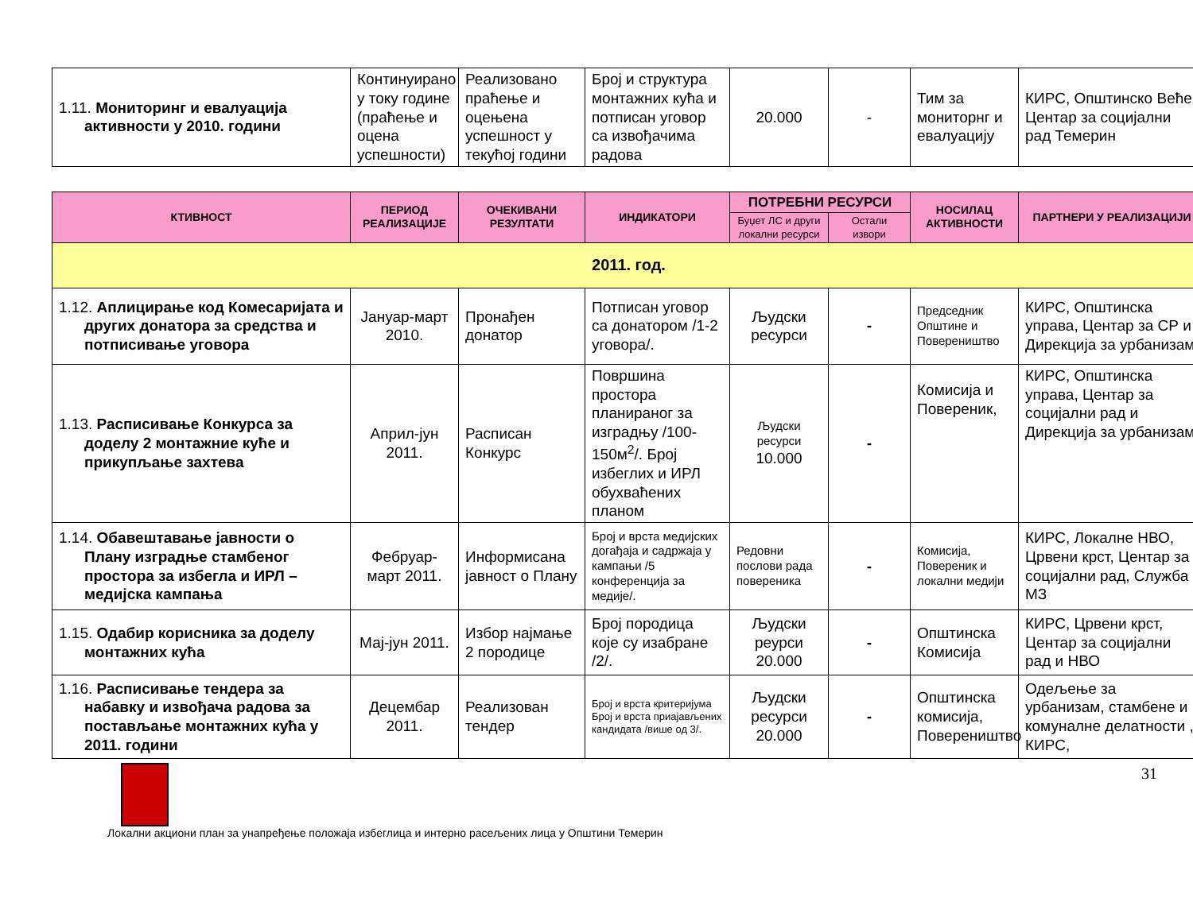| 1.11. Мониторинг и евалуација активности у 2010. години | Континуирано у току године (праћење и оцена успешности) | Реализовано праћење и оцењена успешност у текућој години | Број и структура монтажних кућа и потписан уговор са извођачима радова | 20.000 | - | Тим за мониторнг и евалуацију | КИРС, Општинско Веће, Центар за социјални рад Темерин |
| КТИВНОСТ | ПЕРИОД РЕАЛИЗАЦИЈЕ | ОЧЕКИВАНИ РЕЗУЛТАТИ | ИНДИКАТОРИ | ПОТРЕБНИ РЕСУРСИ | | НОСИЛАЦ АКТИВНОСТИ | ПАРТНЕРИ У РЕАЛИЗАЦИЈИ |
| --- | --- | --- | --- | --- | --- | --- | --- |
| | | | | Буџет ЛС и други локални ресурси | Остали извори | | |
| 2011. год. | | | | | | | |
| 1.12. Аплицирање код Комесаријата и других донатора за средства и потписивање уговора | Јануар-март 2010. | Пронађен донатор | Потписан уговор са донатором /1-2 уговора/. | Људски ресурси | - | Председник Општине и Повереништво | КИРС, Општинска управа, Центар за СР и Дирекција за урбанизам |
| 1.13. Расписивање Конкурса за доделу 2 монтажние куће и прикупљање захтева | Април-јун 2011. | Расписан Конкурс | Површина простора планираног за изградњу /100-150м<sup>2</sup>/. Број избеглих и ИРЛ обухваћених планом | Људски ресурси 10.000 | - | Комисија и Повереник, | КИРС, Општинска управа, Центар за социјални рад и Дирекција за урбанизам |
| 1.14. Обавештавање јавности о Плану изградње стамбеног простора за избегла и ИРЛ – медијска кампања | Фебруар-март 2011. | Информисана јавност о Плану | Број и врста медијских догађаја и садржаја у кампањи /5 конференција за медије/. | Редовни послови рада повереника | - | Комисија, Повереник и локални медији | КИРС, Локалне НВО, Црвени крст, Центар за социјални рад, Служба МЗ |
| 1.15. Одабир корисника за доделу монтажних кућа | Мај-јун 2011. | Избор најмање 2 породице | Број породица које су изабране /2/. | Људски реурси 20.000 | - | Општинска Комисија | КИРС, Црвени крст, Центар за социјални рад и НВО |
| 1.16. Расписивање тендера за набавку и извођача радова за постављање монтажних кућа у 2011. години | Децембар 2011. | Реализован тендер | Број и врста критеријума Број и врста приајављених кандидата /више од 3/. | Људски ресурси 20.000 | - | Општинска комисија, Повереништво | Одељење за урбанизам, стамбене и комуналне делатности , КИРС, |
31
Локални акциони план за унапређење положаја избеглица и интерно расељених лица у Општини Темерин